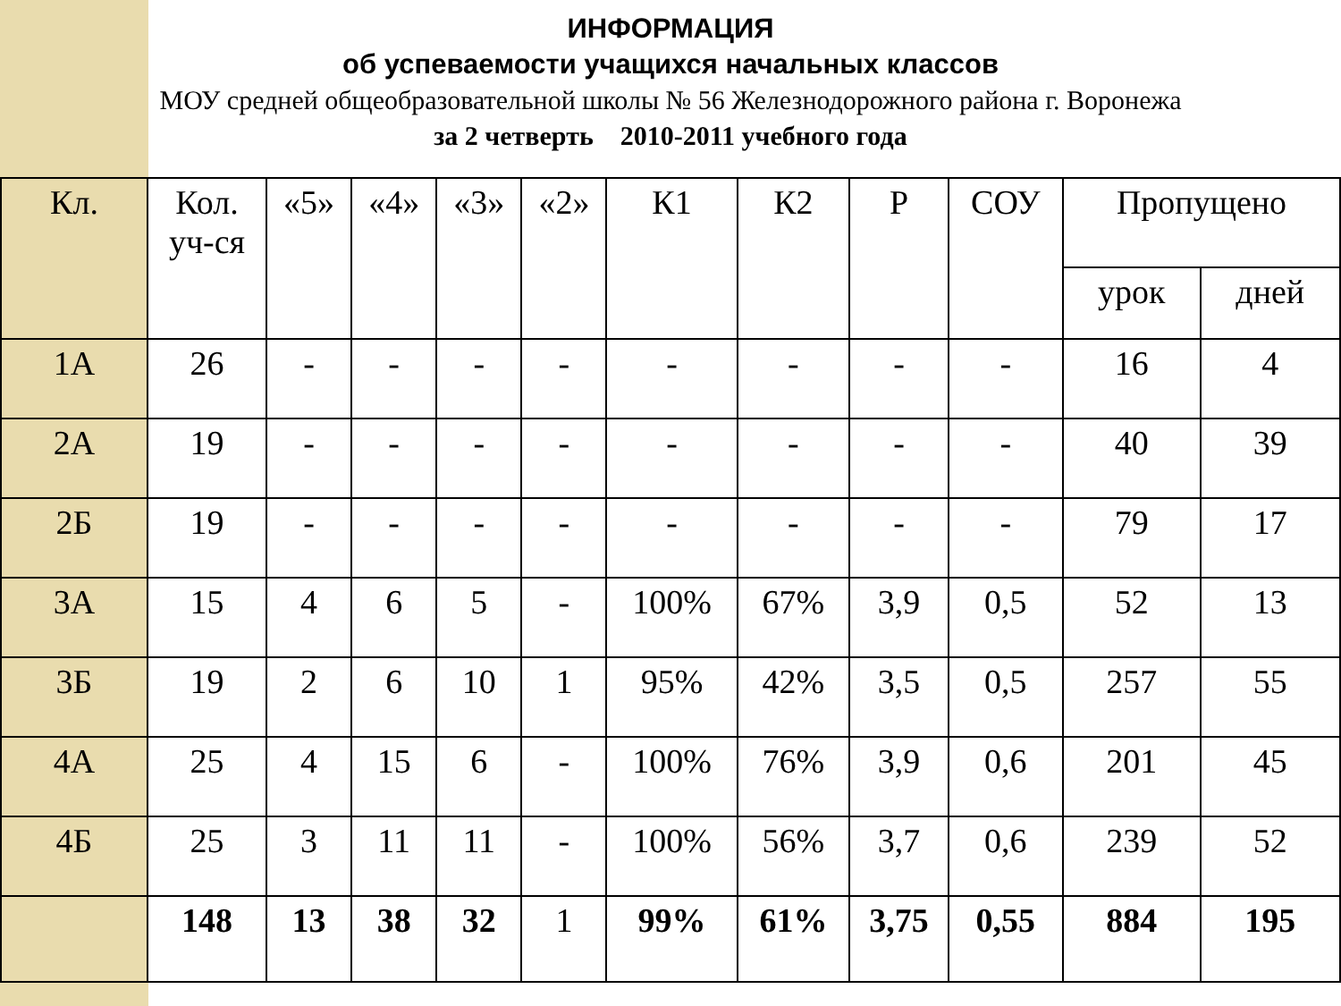ИНФОРМАЦИЯ
об успеваемости учащихся начальных классов
МОУ средней общеобразовательной школы № 56 Железнодорожного района г. Воронежа
за 2 четверть 2010-2011 учебного года
| Кл. | Кол. уч-ся | «5» | «4» | «3» | «2» | К1 | К2 | Р | СОУ | Пропущено | |
| --- | --- | --- | --- | --- | --- | --- | --- | --- | --- | --- | --- |
| | | | | | | | | | | урок | дней |
| 1А | 26 | - | - | - | - | - | - | - | - | 16 | 4 |
| 2А | 19 | - | - | - | - | - | - | - | - | 40 | 39 |
| 2Б | 19 | - | - | - | - | - | - | - | - | 79 | 17 |
| 3А | 15 | 4 | 6 | 5 | - | 100% | 67% | 3,9 | 0,5 | 52 | 13 |
| 3Б | 19 | 2 | 6 | 10 | 1 | 95% | 42% | 3,5 | 0,5 | 257 | 55 |
| 4А | 25 | 4 | 15 | 6 | - | 100% | 76% | 3,9 | 0,6 | 201 | 45 |
| 4Б | 25 | 3 | 11 | 11 | - | 100% | 56% | 3,7 | 0,6 | 239 | 52 |
| | 148 | 13 | 38 | 32 | 1 | 99% | 61% | 3,75 | 0,55 | 884 | 195 |